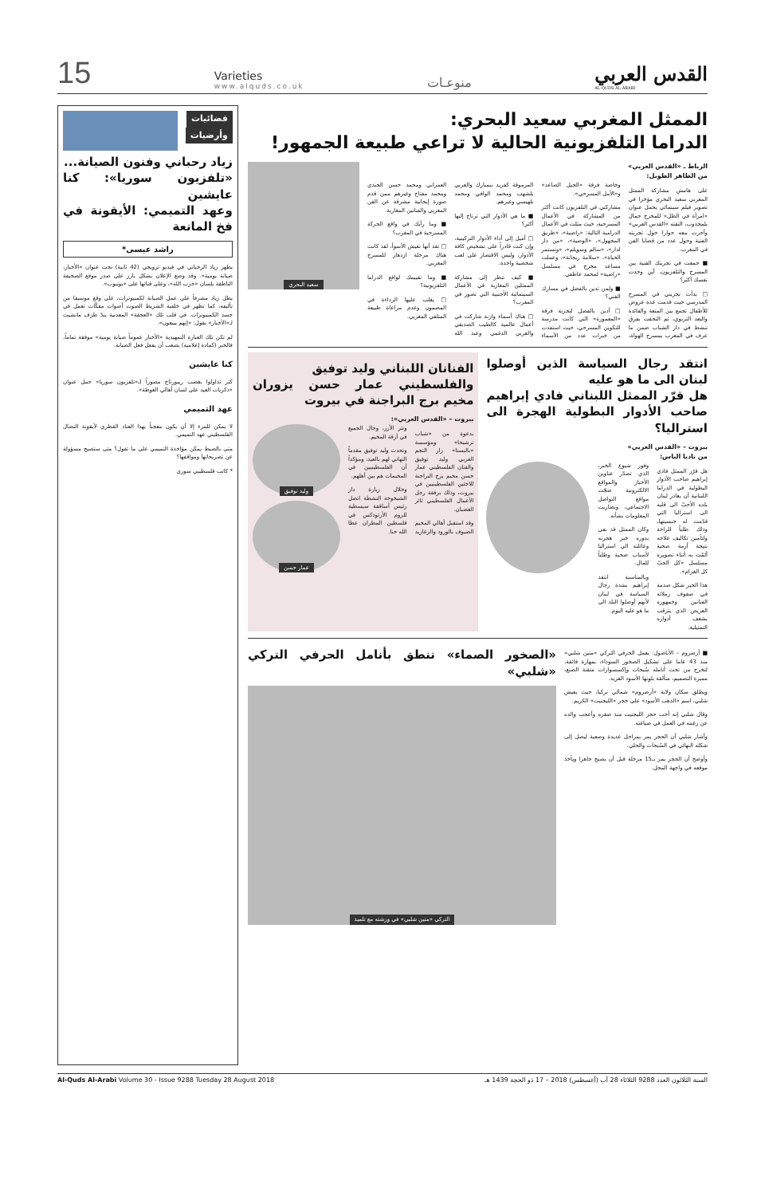15
Varieties
www.alquds.co.uk
منوعـات
القدس العربي
AL-QUDS AL-ARABI
الممثل المغربي سعيد البحري:
الدراما التلفزيونية الحالية لا تراعي طبيعة الجمهور!
الرباط ـ «القدس العربي»
من الطاهر الطويل:
على هامش مشاركة الممثل المغربي سعيد البحري مؤخرا في تصوير فيلم سينمائي يحمل عنوان «امرأة في الظل» للمخرج جمال بلمجدوب، التقته «القدس العربي» وأجرت معه حوارا حول تجربته الفنية وحول عدد من قضايا الفن في المغرب.
■ جمعت في تجربتك الفنية بين المسرح والتلفزيون، أين وجدت نفسك أكثر؟
□ بدأت تجربتي في المسرح المدرسي حيث قدمت عدة عروض للأطفال تجمع بين المتعة والفائدة والبعد التربوي، ثم التحقت بفرق تنشط في دار الشباب ضمن ما عرف في المغرب بمسرح الهواة، وخاصة فرقة «الجيل الصاعد» و«الأمل المسرحي».
مشاركتي في التلفزيون كانت أكثر من المشاركة في الأعمال المسرحية، حيث مثلت في الأعمال الدرامية التالية: «راضية»، «طريق المجهول»، «الوصية»، «من دار لدار»، «سالم وسويلم»، «وتستمر الحياة»، «سلامة ريحانة»، وعملت مساعد مخرج في مسلسل «راضية» لمحمد عاطفي.
■ ولمن تدين بالفضل في مسارك الفني؟
□ أدين بالفضل لتجربة فرقة «المعمورة» التي كانت مدرسة للتكوين المسرحي، حيث استفدت من خبرات عدد من الأسماء المرموقة كفريد بنمبارك والعربي بلشهب ومحمد الوافي ومحمد بلهيسي وغيرهم.
■ ما هي الأدوار التي ترتاح إليها أكثر؟
□ أميل إلى أداء الأدوار التركيبية، وإن كنت قادراً على تشخيص كافة الأدوار، وليس الاقتصار على لعب شخصية واحدة.
■ كيف تنظر إلى مشاركة الممثلين المغاربة في الأعمال السينمائية الأجنبية التي تصور في المغرب؟
□ هناك أسماء وازنة شاركت في أعمال عالمية كالطيب الصديقي والعربي الدغمي وعبد الله العمراني ومحمد حسن الجندي ومحمد مفتاح وغيرهم ممن قدم صورة إيجابية مشرقة عن الفن المغربي والفنانين المغاربة.
■ وما رأيك في واقع الحركة المسرحية في المغرب؟
□ تقد أنها تعيش الأسوأ، لقد كانت هناك مرحلة ازدهار للمسرح المغربي.
■ وما تقييمك لواقع الدراما التلفزيونية؟
□ يغلب عليها الرداءة في المضمون وعدم مراعاة طبيعة المتلقي المغربي.
سعيد البحري
انتقد رجال السياسة الذين أوصلوا لبنان الى ما هو عليه
هل قرّر الممثل اللبناني فادي إبراهيم صاحب الأدوار البطولية الهجرة الى استراليا؟
بيروت – «القدس العربي»
من ناديا الياس:
هل قرّر الممثل فادي إبراهيم صاحب الأدوار البطولية في الدراما اللبنانية أن يغادر لبنان بلده الأحبّ الى قلبه الى استراليا التي قدّمت له جنسيتها، وذلك طلباً للراحة ولتأمين تكاليف علاجه نتيجة أزمة صحية ألمّت به أثناء تصويره مسلسل «كل الحبّ كل الغرام».
هذا الخبر شكل صدمة في صفوف زملائه الفنانين وجمهوره العريض الذي يترقب بشغف أدواره التمثيلية.
وفور شيوع الخبر، الذي تصدّر عناوين الأخبار والمواقع الالكترونية ضجّت مواقع التواصل الاجتماعي، وتضاربت المعلومات بشأنه.
وكان الممثل قد نفى بدوره خبر هجرته وعائلته الى استراليا لأسباب صحية وطلباً للمال.
وبالمناسبة انتقد إبراهيم بشدة رجال السياسة في لبنان لأنهم أوصلوا البلد الى ما هو عليه اليوم.
الفنانان اللبناني وليد توفيق
والفلسطيني عمار حسن يزوران مخيم برج البراجنة في بيروت
بيروت – «القدس العربي»:
بدعوة من «شباب ترشيحا» ومؤسسة «بالبستا» زار النجم العربي وليد توفيق والفنان الفلسطيني عمار حسن مخيم برج البراجنة للاجئين الفلسطينيين في بيروت، وذلك برفقة رجل الأعمال الفلسطيني ثائر الغضبان.
وقد استقبل أهالي المخيم الضيوف بالورود والزغاريد ونثر الأرز، وجال الجميع في أزقة المخيم.
وتحدث وليد توفيق مقدماً التهاني لهم بالعيد، ومؤكداً أن الفلسطينيين في المخيمات هم بين أهلهم.
وخلال زيارة دار الشيخوخة النشطة اتصل رئيس أساقفة سبسطية للروم الأرثوذكس في فلسطين المطران عطا الله حنا.
وليد توفيق
عمار حسن
■ أرضروم – الأناضول: يعمل الحرفي التركي «متين شلبي» منذ 43 عاما على تشكيل الصخور السوداء، بمهارة فائقة، لتخرج من تحت أنامله سُبحات وإكسسوارات متقنة الصنع، مميزة التصميم، متألقة بلونها الأسود الفريد.
ويطلق سكان ولاية «أرضروم» شمالي تركيا، حيث يعيش شلبي، اسم «الذهب الأسود» على حجر «الليجنيت» الكريم.
وقال شلبي إنه أحب حجر الليجنيت منذ صغره وأعجب والده عن رغبته في العمل في صياغته.
وأشار شلبي أن الحجر يمر بمراحل عديدة وصعبة ليصل إلى شكله النهائي في السُبحات والحلي.
وأوضح أن الحجر يمر بـ15 مرحلة قبل أن يصبح جاهزا ويأخذ موقعه في واجهة المحل.
«الصخور الصماء» تنطق بأنامل الحرفي التركي «شلبي»
التركي «متين شلبي» في ورشته مع تلميذ
فضائيات
وأرضيات
زياد رحباني وفنون الصيانة...
«تلفزيون سوريا»: كنا عايشين
وعهد التميمي: الأيقونة في فخ المانعة
راشد عيسى*
يظهر زياد الرحباني في فيديو ترويجي (42 ثانية) تحت عنوان «الأخبار، صيانة يومية». وقد وضع الإعلان بشكل بارز على صدر موقع الصحيفة الناطقة بلسان «حزب الله»، وعلى قناتها على «يوتيوب».
يطل زياد مشرفاً على عمل الصيانة لكمبيوترات، على وقع موسيقا من تأليفه، كما تظهر في خلفية الشريط الصوت أصوات مفكّات تعمل في جسد الكمبيوترات. في قلب تلك «العجقة» المعدنية يندّ طرف مانشيت لـ«الأخبار» يقول: «إنهم يبيعون».
لم تكن تلك العبارة التمهيدية «الأخبار عموماً صيانة يومية» موفقة تماماً، فالخبر (كمادة إعلامية) يصعب أن يفعل فعل الصيانة.
كنا عايشين
كثر تداولوا بغضب ريبورتاج مصوراً لـ«تلفزيون سوريا» حمل عنوان «ذكريات العيد على لسان أهالي الغوطة».
عهد التميمي
لا يمكن للمرء إلا أن يكون معجباً بهذا العناد القطري لأيقونة النضال الفلسطيني عهد التميمي.
متى بالضبط يمكن مؤاخذة التميمي على ما تقول؟ متى ستصبح مسؤولة عن تصريحاتها ومواقفها؟
* كاتب فلسطيني سوري
Al-Quds Al-Arabi Volume 30 - Issue 9288 Tuesday 28 August 2018
السنة الثلاثون العدد 9288 الثلاثاء 28 آب (أغسطس) 2018 – 17 ذو الحجة 1439 هـ